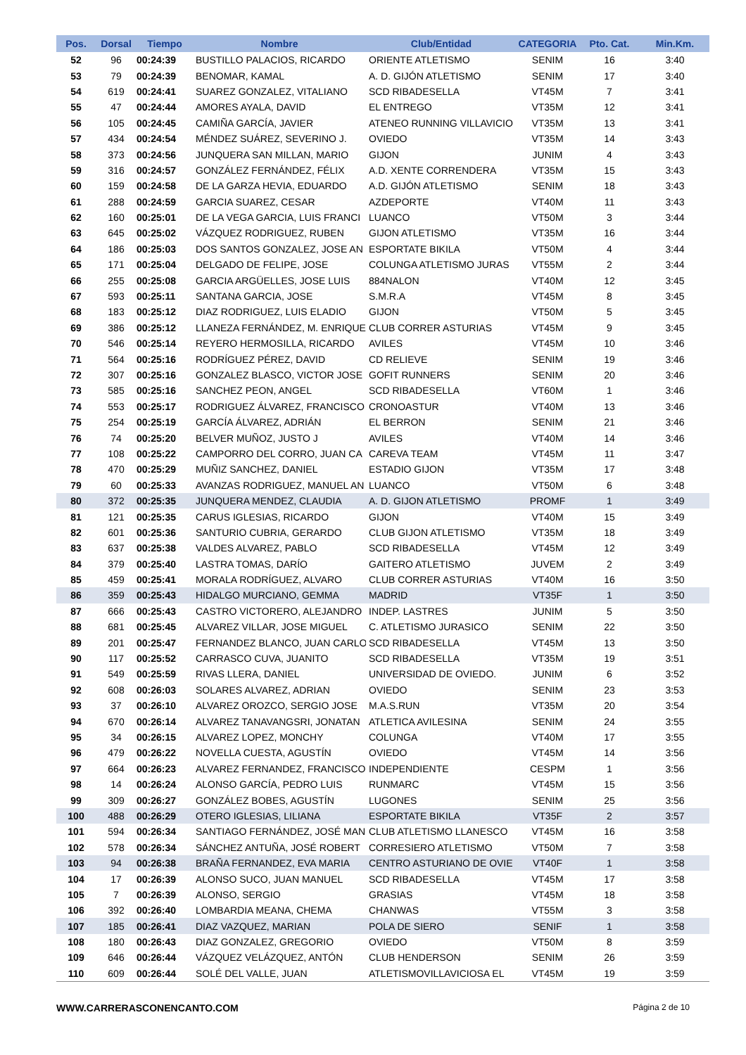| Pos. | Dorsal | Tiempo | Nombre | Club/Entidad | CATEGORIA | Pto. Cat. | Min.Km. |
| --- | --- | --- | --- | --- | --- | --- | --- |
| 52 | 96 | 00:24:39 | BUSTILLO PALACIOS, RICARDO | ORIENTE ATLETISMO | SENIM | 16 | 3:40 |
| 53 | 79 | 00:24:39 | BENOMAR, KAMAL | A. D. GIJÓN ATLETISMO | SENIM | 17 | 3:40 |
| 54 | 619 | 00:24:41 | SUAREZ GONZALEZ, VITALIANO | SCD RIBADESELLA | VT45M | 7 | 3:41 |
| 55 | 47 | 00:24:44 | AMORES AYALA, DAVID | EL ENTREGO | VT35M | 12 | 3:41 |
| 56 | 105 | 00:24:45 | CAMIÑA GARCÍA, JAVIER | ATENEO RUNNING VILLAVICIO | VT35M | 13 | 3:41 |
| 57 | 434 | 00:24:54 | MÉNDEZ SUÁREZ, SEVERINO J. | OVIEDO | VT35M | 14 | 3:43 |
| 58 | 373 | 00:24:56 | JUNQUERA SAN MILLAN, MARIO | GIJON | JUNIM | 4 | 3:43 |
| 59 | 316 | 00:24:57 | GONZÁLEZ FERNÁNDEZ, FÉLIX | A.D. XENTE CORRENDERA | VT35M | 15 | 3:43 |
| 60 | 159 | 00:24:58 | DE LA GARZA HEVIA, EDUARDO | A.D. GIJÓN ATLETISMO | SENIM | 18 | 3:43 |
| 61 | 288 | 00:24:59 | GARCIA SUAREZ, CESAR | AZDEPORTE | VT40M | 11 | 3:43 |
| 62 | 160 | 00:25:01 | DE LA VEGA GARCIA, LUIS FRANCI | LUANCO | VT50M | 3 | 3:44 |
| 63 | 645 | 00:25:02 | VÁZQUEZ RODRIGUEZ, RUBEN | GIJON ATLETISMO | VT35M | 16 | 3:44 |
| 64 | 186 | 00:25:03 | DOS SANTOS GONZALEZ, JOSE AN | ESPORTATE BIKILA | VT50M | 4 | 3:44 |
| 65 | 171 | 00:25:04 | DELGADO DE FELIPE, JOSE | COLUNGA ATLETISMO JURAS | VT55M | 2 | 3:44 |
| 66 | 255 | 00:25:08 | GARCIA ARGÜELLES, JOSE LUIS | 884NALON | VT40M | 12 | 3:45 |
| 67 | 593 | 00:25:11 | SANTANA GARCIA, JOSE | S.M.R.A | VT45M | 8 | 3:45 |
| 68 | 183 | 00:25:12 | DIAZ RODRIGUEZ, LUIS ELADIO | GIJON | VT50M | 5 | 3:45 |
| 69 | 386 | 00:25:12 | LLANEZA FERNÁNDEZ, M. ENRIQUE | CLUB CORRER ASTURIAS | VT45M | 9 | 3:45 |
| 70 | 546 | 00:25:14 | REYERO HERMOSILLA, RICARDO | AVILES | VT45M | 10 | 3:46 |
| 71 | 564 | 00:25:16 | RODRÍGUEZ PÉREZ, DAVID | CD RELIEVE | SENIM | 19 | 3:46 |
| 72 | 307 | 00:25:16 | GONZALEZ BLASCO, VICTOR JOSE | GOFIT RUNNERS | SENIM | 20 | 3:46 |
| 73 | 585 | 00:25:16 | SANCHEZ PEON, ANGEL | SCD RIBADESELLA | VT60M | 1 | 3:46 |
| 74 | 553 | 00:25:17 | RODRIGUEZ ÁLVAREZ, FRANCISCO | CRONOASTUR | VT40M | 13 | 3:46 |
| 75 | 254 | 00:25:19 | GARCÍA ÁLVAREZ, ADRIÁN | EL BERRON | SENIM | 21 | 3:46 |
| 76 | 74 | 00:25:20 | BELVER MUÑOZ, JUSTO J | AVILES | VT40M | 14 | 3:46 |
| 77 | 108 | 00:25:22 | CAMPORRO DEL CORRO, JUAN CA | CAREVA TEAM | VT45M | 11 | 3:47 |
| 78 | 470 | 00:25:29 | MUÑIZ SANCHEZ, DANIEL | ESTADIO GIJON | VT35M | 17 | 3:48 |
| 79 | 60 | 00:25:33 | AVANZAS RODRIGUEZ, MANUEL AN | LUANCO | VT50M | 6 | 3:48 |
| 80 | 372 | 00:25:35 | JUNQUERA MENDEZ, CLAUDIA | A. D. GIJON ATLETISMO | PROMF | 1 | 3:49 |
| 81 | 121 | 00:25:35 | CARUS IGLESIAS, RICARDO | GIJON | VT40M | 15 | 3:49 |
| 82 | 601 | 00:25:36 | SANTURIO CUBRIA, GERARDO | CLUB GIJON ATLETISMO | VT35M | 18 | 3:49 |
| 83 | 637 | 00:25:38 | VALDES ALVAREZ, PABLO | SCD RIBADESELLA | VT45M | 12 | 3:49 |
| 84 | 379 | 00:25:40 | LASTRA TOMAS, DARÍO | GAITERO ATLETISMO | JUVEM | 2 | 3:49 |
| 85 | 459 | 00:25:41 | MORALA RODRÍGUEZ, ALVARO | CLUB CORRER ASTURIAS | VT40M | 16 | 3:50 |
| 86 | 359 | 00:25:43 | HIDALGO MURCIANO, GEMMA | MADRID | VT35F | 1 | 3:50 |
| 87 | 666 | 00:25:43 | CASTRO VICTORERO, ALEJANDRO | INDEP. LASTRES | JUNIM | 5 | 3:50 |
| 88 | 681 | 00:25:45 | ALVAREZ VILLAR, JOSE MIGUEL | C. ATLETISMO JURASICO | SENIM | 22 | 3:50 |
| 89 | 201 | 00:25:47 | FERNANDEZ BLANCO, JUAN CARLO | SCD RIBADESELLA | VT45M | 13 | 3:50 |
| 90 | 117 | 00:25:52 | CARRASCO CUVA, JUANITO | SCD RIBADESELLA | VT35M | 19 | 3:51 |
| 91 | 549 | 00:25:59 | RIVAS LLERA, DANIEL | UNIVERSIDAD DE OVIEDO. | JUNIM | 6 | 3:52 |
| 92 | 608 | 00:26:03 | SOLARES ALVAREZ, ADRIAN | OVIEDO | SENIM | 23 | 3:53 |
| 93 | 37 | 00:26:10 | ALVAREZ OROZCO, SERGIO JOSE | M.A.S.RUN | VT35M | 20 | 3:54 |
| 94 | 670 | 00:26:14 | ALVAREZ TANAVANGSRI, JONATAN | ATLETICA AVILESINA | SENIM | 24 | 3:55 |
| 95 | 34 | 00:26:15 | ALVAREZ LOPEZ, MONCHY | COLUNGA | VT40M | 17 | 3:55 |
| 96 | 479 | 00:26:22 | NOVELLA CUESTA, AGUSTÍN | OVIEDO | VT45M | 14 | 3:56 |
| 97 | 664 | 00:26:23 | ALVAREZ FERNANDEZ, FRANCISCO | INDEPENDIENTE | CESPM | 1 | 3:56 |
| 98 | 14 | 00:26:24 | ALONSO GARCÍA, PEDRO LUIS | RUNMARC | VT45M | 15 | 3:56 |
| 99 | 309 | 00:26:27 | GONZÁLEZ BOBES, AGUSTÍN | LUGONES | SENIM | 25 | 3:56 |
| 100 | 488 | 00:26:29 | OTERO IGLESIAS, LILIANA | ESPORTATE BIKILA | VT35F | 2 | 3:57 |
| 101 | 594 | 00:26:34 | SANTIAGO FERNÁNDEZ, JOSÉ MAN | CLUB ATLETISMO LLANESCO | VT45M | 16 | 3:58 |
| 102 | 578 | 00:26:34 | SÁNCHEZ ANTUÑA, JOSÉ ROBERT | CORRESIERO ATLETISMO | VT50M | 7 | 3:58 |
| 103 | 94 | 00:26:38 | BRAÑA FERNANDEZ, EVA MARIA | CENTRO ASTURIANO DE OVIE | VT40F | 1 | 3:58 |
| 104 | 17 | 00:26:39 | ALONSO SUCO, JUAN MANUEL | SCD RIBADESELLA | VT45M | 17 | 3:58 |
| 105 | 7 | 00:26:39 | ALONSO, SERGIO | GRASIAS | VT45M | 18 | 3:58 |
| 106 | 392 | 00:26:40 | LOMBARDIA MEANA, CHEMA | CHANWAS | VT55M | 3 | 3:58 |
| 107 | 185 | 00:26:41 | DIAZ VAZQUEZ, MARIAN | POLA DE SIERO | SENIF | 1 | 3:58 |
| 108 | 180 | 00:26:43 | DIAZ GONZALEZ, GREGORIO | OVIEDO | VT50M | 8 | 3:59 |
| 109 | 646 | 00:26:44 | VÁZQUEZ VELÁZQUEZ, ANTÓN | CLUB HENDERSON | SENIM | 26 | 3:59 |
| 110 | 609 | 00:26:44 | SOLÉ DEL VALLE, JUAN | ATLETISMOVILLAVICIOSA EL | VT45M | 19 | 3:59 |
WWW.CARRERASCONENCANTO.COM Página 2 de 10